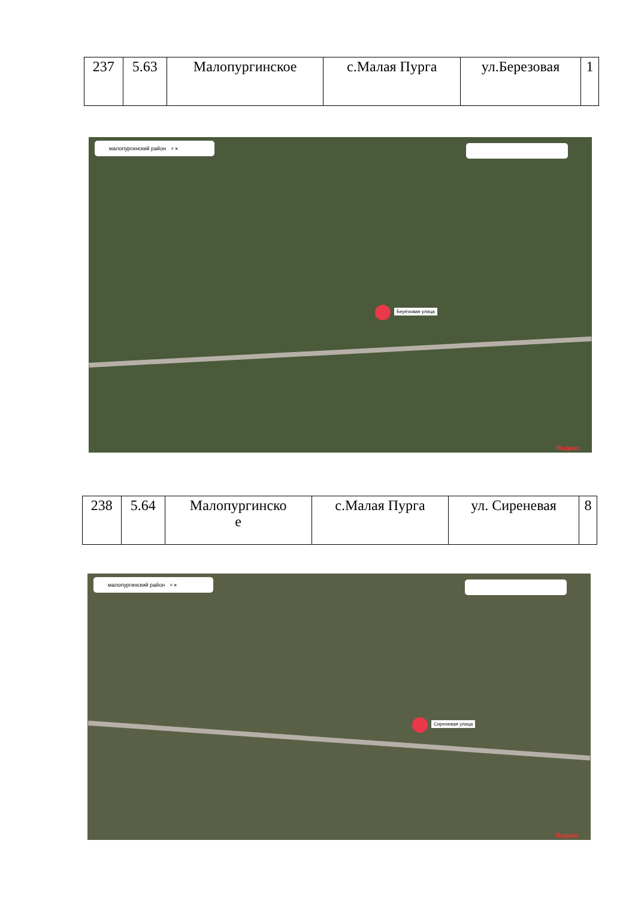| 237 | 5.63 | Малопургинское | с.Малая Пурга | ул.Березовая | 1 |
малопургинский район ⌕ ✕
Берёзовая улица
Яндекс
| 238 | 5.64 | Малопургинско е | с.Малая Пурга | ул. Сиреневая | 8 |
малопургинский район ⌕ ✕
Сиреневая улица
Яндекс